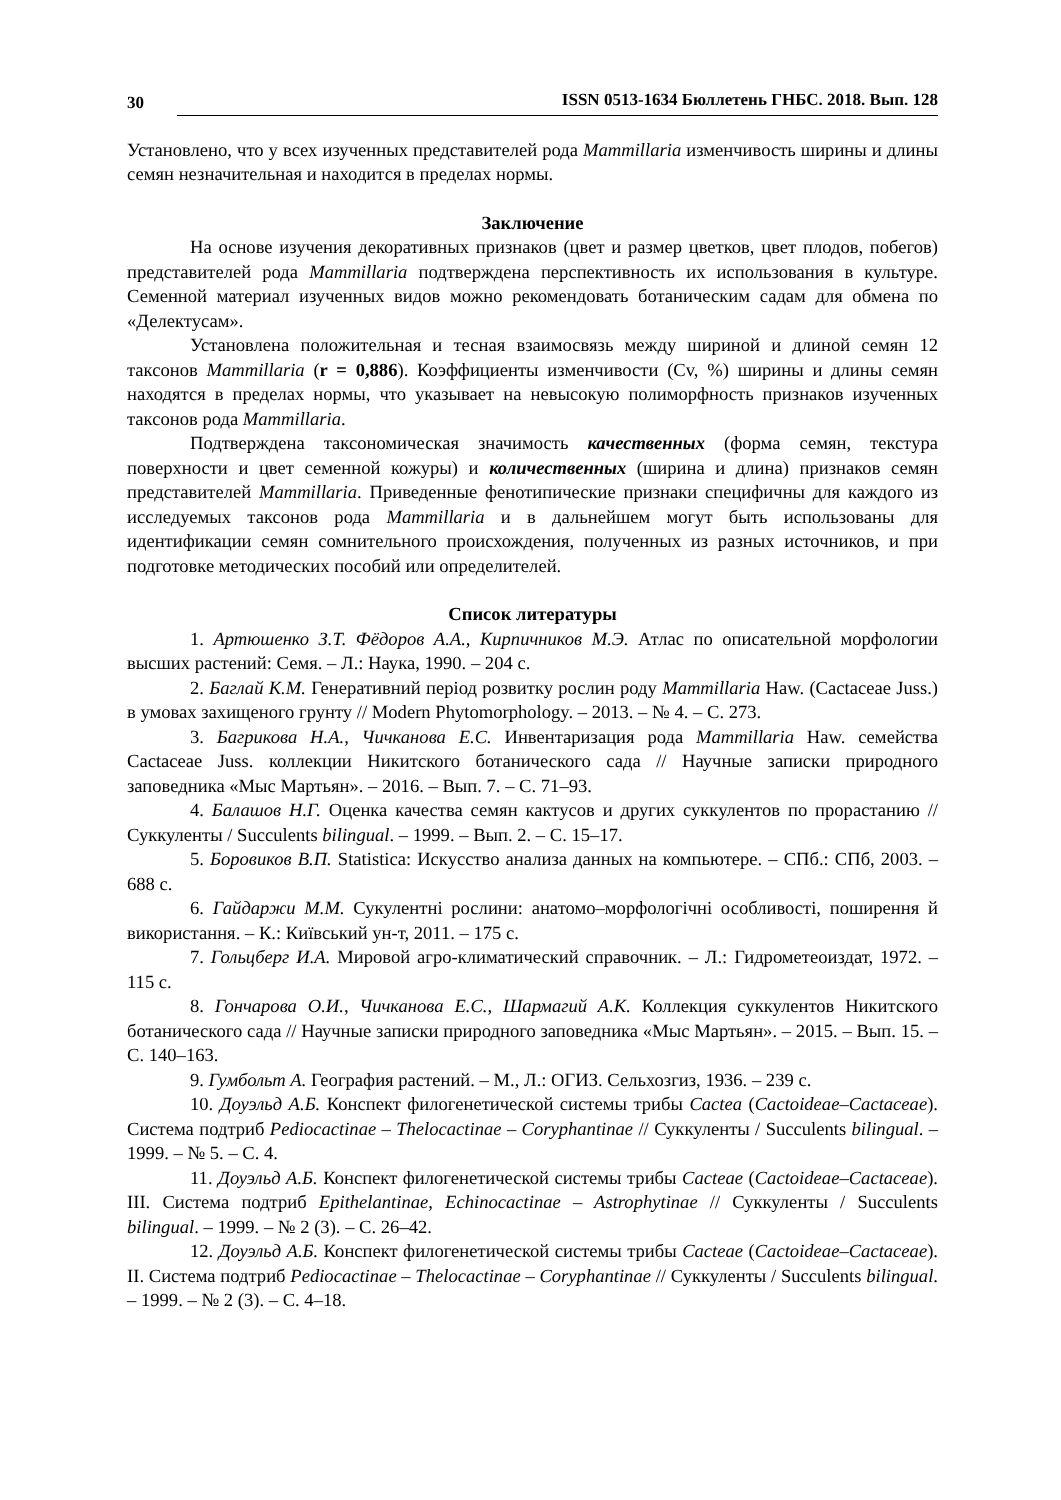30 ISSN 0513-1634 Бюллетень ГНБС. 2018. Вып. 128
Установлено, что у всех изученных представителей рода Mammillaria изменчивость ширины и длины семян незначительная и находится в пределах нормы.
Заключение
На основе изучения декоративных признаков (цвет и размер цветков, цвет плодов, побегов) представителей рода Mammillaria подтверждена перспективность их использования в культуре. Семенной материал изученных видов можно рекомендовать ботаническим садам для обмена по «Делектусам».
Установлена положительная и тесная взаимосвязь между шириной и длиной семян 12 таксонов Mammillaria (r = 0,886). Коэффициенты изменчивости (Cv, %) ширины и длины семян находятся в пределах нормы, что указывает на невысокую полиморфность признаков изученных таксонов рода Mammillaria.
Подтверждена таксономическая значимость качественных (форма семян, текстура поверхности и цвет семенной кожуры) и количественных (ширина и длина) признаков семян представителей Mammillaria. Приведенные фенотипические признаки специфичны для каждого из исследуемых таксонов рода Mammillaria и в дальнейшем могут быть использованы для идентификации семян сомнительного происхождения, полученных из разных источников, и при подготовке методических пособий или определителей.
Список литературы
1. Артюшенко З.Т. Фёдоров А.А., Кирпичников М.Э. Атлас по описательной морфологии высших растений: Семя. – Л.: Наука, 1990. – 204 с.
2. Баглай К.М. Генеративний період розвитку рослин роду Mammillaria Haw. (Cactaceae Juss.) в умовах захищеного грунту // Modern Phytomorphology. – 2013. – № 4. – С. 273.
3. Багрикова Н.А., Чичканова Е.С. Инвентаризация рода Mammillaria Haw. семейства Cactaceae Juss. коллекции Никитского ботанического сада // Научные записки природного заповедника «Мыс Мартьян». – 2016. – Вып. 7. – С. 71–93.
4. Балашов Н.Г. Оценка качества семян кактусов и других суккулентов по прорастанию // Суккуленты / Succulents bilingual. – 1999. – Вып. 2. – С. 15–17.
5. Боровиков В.П. Statistica: Искусство анализа данных на компьютере. – СПб.: СПб, 2003. – 688 с.
6. Гайдаржи М.М. Сукулентні рослини: анатомо–морфологічні особливості, поширення й використання. – К.: Київський ун-т, 2011. – 175 с.
7. Гольцберг И.А. Мировой агро-климатический справочник. – Л.: Гидрометеоиздат, 1972. – 115 с.
8. Гончарова О.И., Чичканова Е.С., Шармагий А.К. Коллекция суккулентов Никитского ботанического сада // Научные записки природного заповедника «Мыс Мартьян». – 2015. – Вып. 15. – С. 140–163.
9. Гумбольт А. География растений. – М., Л.: ОГИЗ. Сельхозгиз, 1936. – 239 с.
10. Доуэльд А.Б. Конспект филогенетической системы трибы Cactea (Cactoideae–Cactaceae). Система подтриб Pediocactinae – Thelocactinae – Coryphantinae // Суккуленты / Succulents bilingual. – 1999. – № 5. – С. 4.
11. Доуэльд А.Б. Конспект филогенетической системы трибы Cacteae (Cactoideae–Cactaceae). III. Система подтриб Epithelantinae, Echinocactinae – Astrophytinae // Суккуленты / Succulents bilingual. – 1999. – № 2 (3). – С. 26–42.
12. Доуэльд А.Б. Конспект филогенетической системы трибы Cacteae (Cactoideae–Cactaceae). II. Система подтриб Pediocactinae – Thelocactinae – Coryphantinae // Суккуленты / Succulents bilingual. – 1999. – № 2 (3). – С. 4–18.